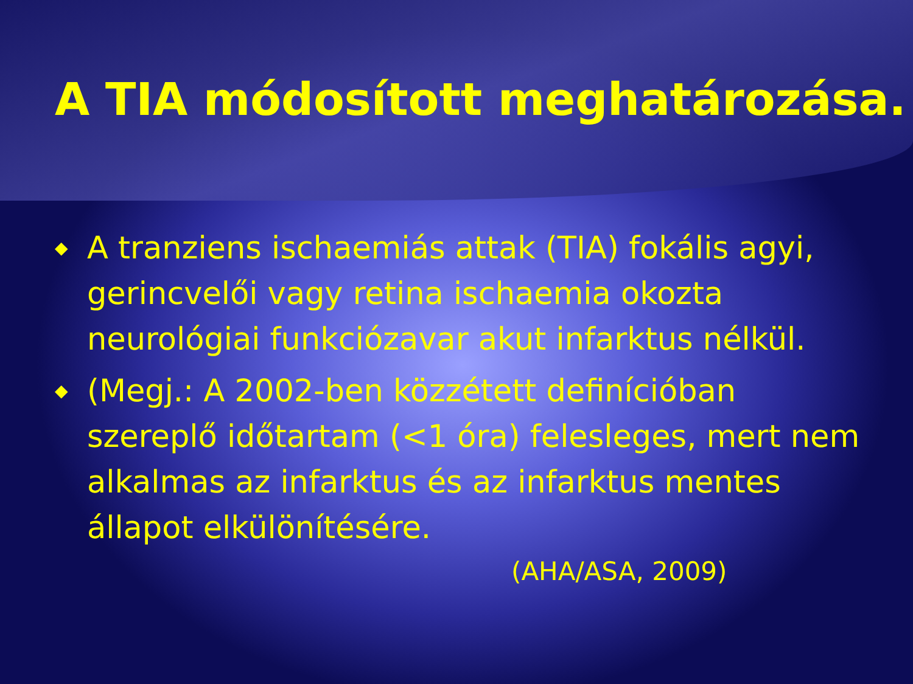A TIA módosított meghatározása.
◆ A tranziens ischaemiás attak (TIA) fokális agyi, gerincvelői vagy retina ischaemia okozta neurológiai funkciózavar akut infarktus nélkül.
◆ (Megj.: A 2002-ben közzétett definícióban szereplő időtartam (<1 óra) felesleges, mert nem alkalmas az infarktus és az infarktus mentes állapot elkülönítésére.
(AHA/ASA, 2009)